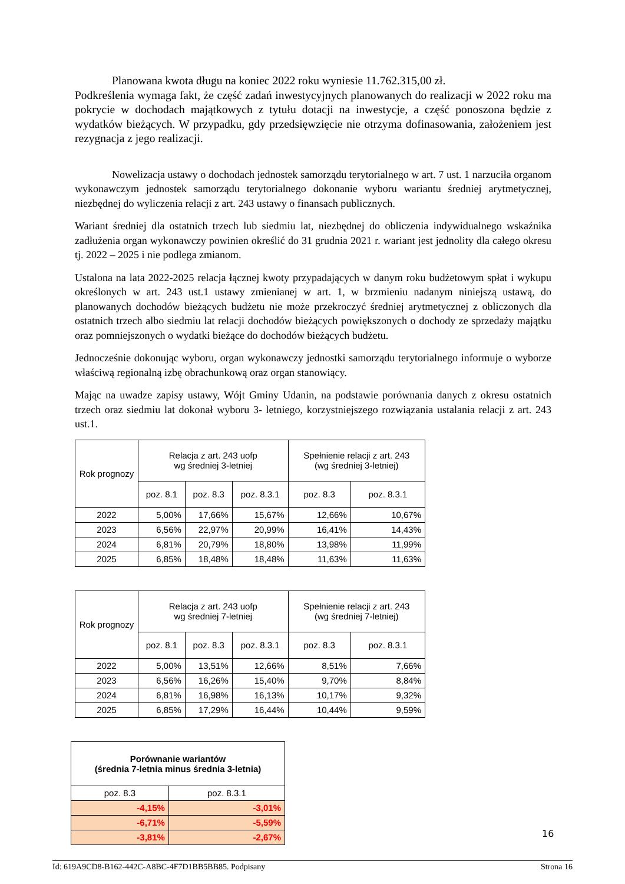Planowana kwota długu na koniec 2022 roku wyniesie 11.762.315,00 zł.
Podkreślenia wymaga fakt, że część zadań inwestycyjnych planowanych do realizacji w 2022 roku ma pokrycie w dochodach majątkowych z tytułu dotacji na inwestycje, a część ponoszona będzie z wydatków bieżących. W przypadku, gdy przedsięwzięcie nie otrzyma dofinasowania, założeniem jest rezygnacja z jego realizacji.
Nowelizacja ustawy o dochodach jednostek samorządu terytorialnego w art. 7 ust. 1 narzuciła organom wykonawczym jednostek samorządu terytorialnego dokonanie wyboru wariantu średniej arytmetycznej, niezbędnej do wyliczenia relacji z art. 243 ustawy o finansach publicznych.
Wariant średniej dla ostatnich trzech lub siedmiu lat, niezbędnej do obliczenia indywidualnego wskaźnika zadłużenia organ wykonawczy powinien określić do 31 grudnia 2021 r. wariant jest jednolity dla całego okresu tj. 2022 – 2025 i nie podlega zmianom.
Ustalona na lata 2022-2025 relacja łącznej kwoty przypadających w danym roku budżetowym spłat i wykupu określonych w art. 243 ust.1 ustawy zmienianej w art. 1, w brzmieniu nadanym niniejszą ustawą, do planowanych dochodów bieżących budżetu nie może przekroczyć średniej arytmetycznej z obliczonych dla ostatnich trzech albo siedmiu lat relacji dochodów bieżących powiększonych o dochody ze sprzedaży majątku oraz pomniejszonych o wydatki bieżące do dochodów bieżących budżetu.
Jednocześnie dokonując wyboru, organ wykonawczy jednostki samorządu terytorialnego informuje o wyborze właściwą regionalną izbę obrachunkową oraz organ stanowiący.
Mając na uwadze zapisy ustawy, Wójt Gminy Udanin, na podstawie porównania danych z okresu ostatnich trzech oraz siedmiu lat dokonał wyboru 3- letniego, korzystniejszego rozwiązania ustalania relacji z art. 243 ust.1.
| Rok prognozy | Relacja z art. 243 uofp wg średniej 3-letniej | | | Spełnienie relacji z art. 243 (wg średniej 3-letniej) | |
| --- | --- | --- | --- | --- | --- |
| | poz. 8.1 | poz. 8.3 | poz. 8.3.1 | poz. 8.3 | poz. 8.3.1 |
| 2022 | 5,00% | 17,66% | 15,67% | 12,66% | 10,67% |
| 2023 | 6,56% | 22,97% | 20,99% | 16,41% | 14,43% |
| 2024 | 6,81% | 20,79% | 18,80% | 13,98% | 11,99% |
| 2025 | 6,85% | 18,48% | 18,48% | 11,63% | 11,63% |
| Rok prognozy | Relacja z art. 243 uofp wg średniej 7-letniej | | | Spełnienie relacji z art. 243 (wg średniej 7-letniej) | |
| --- | --- | --- | --- | --- | --- |
| | poz. 8.1 | poz. 8.3 | poz. 8.3.1 | poz. 8.3 | poz. 8.3.1 |
| 2022 | 5,00% | 13,51% | 12,66% | 8,51% | 7,66% |
| 2023 | 6,56% | 16,26% | 15,40% | 9,70% | 8,84% |
| 2024 | 6,81% | 16,98% | 16,13% | 10,17% | 9,32% |
| 2025 | 6,85% | 17,29% | 16,44% | 10,44% | 9,59% |
| Porównanie wariantów (średnia 7-letnia minus średnia 3-letnia) | |
| --- | --- |
| poz. 8.3 | poz. 8.3.1 |
| -4,15% | -3,01% |
| -6,71% | -5,59% |
| -3,81% | -2,67% |
16
Id: 619A9CD8-B162-442C-A8BC-4F7D1BB5BB85. Podpisany Strona 16